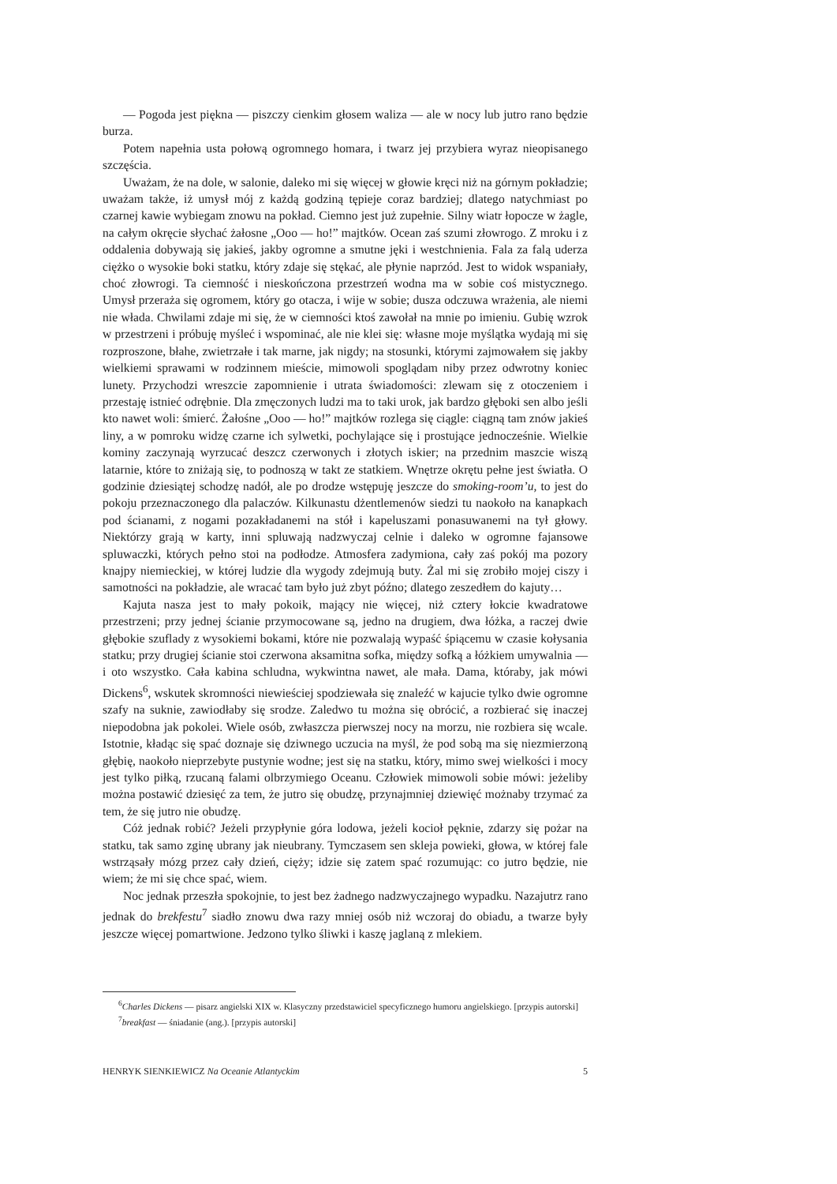— Pogoda jest piękna — piszczy cienkim głosem waliza — ale w nocy lub jutro rano będzie burza.
Potem napełnia usta połową ogromnego homara, i twarz jej przybiera wyraz nieopisanego szczęścia.
Uważam, że na dole, w salonie, daleko mi się więcej w głowie kręci niż na górnym pokładzie; uważam także, iż umysł mój z każdą godziną tępieje coraz bardziej; dlatego natychmiast po czarnej kawie wybiegam znowu na pokład. Ciemno jest już zupełnie. Silny wiatr łopocze w żagle, na całym okręcie słychać żałosne „Ooo — ho!” majtków. Ocean zaś szumi złowrogo. Z mroku i z oddalenia dobywają się jakieś, jakby ogromne a smutne jęki i westchnienia. Fala za falą uderza ciężko o wysokie boki statku, który zdaje się stękać, ale płynie naprzód. Jest to widok wspaniały, choć złowrogi. Ta ciemność i nieskończona przestrzeń wodna ma w sobie coś mistycznego. Umysł przeraża się ogromem, który go otacza, i wije w sobie; dusza odczuwa wrażenia, ale niemi nie włada. Chwilami zdaje mi się, że w ciemności ktoś zawołał na mnie po imieniu. Gubię wzrok w przestrzeni i próbuję myśleć i wspominać, ale nie klei się: własne moje myślątka wydają mi się rozproszone, błahe, zwietrzałe i tak marne, jak nigdy; na stosunki, którymi zajmowałem się jakby wielkiemi sprawami w rodzinnem mieście, mimowoli spoglądam niby przez odwrotny koniec lunety. Przychodzi wreszcie zapomnienie i utrata świadomości: zlewam się z otoczeniem i przestaję istnieć odrębnie. Dla zmęczonych ludzi ma to taki urok, jak bardzo głęboki sen albo jeśli kto nawet woli: śmierć. Żałośne „Ooo — ho!” majtków rozlega się ciągle: ciągną tam znów jakieś liny, a w pomroku widzę czarne ich sylwetki, pochylające się i prostujące jednocześnie. Wielkie kominy zaczynają wyrzucać deszcz czerwonych i złotych iskier; na przednim maszcie wiszą latarnie, które to zniżają się, to podnoszą w takt ze statkiem. Wnętrze okrętu pełne jest światła. O godzinie dziesiątej schodzę nadół, ale po drodze wstępuję jeszcze do smoking-room’u, to jest do pokoju przeznaczonego dla palaczów. Kilkunastu dżentlemenów siedzi tu naokoło na kanapkach pod ścianami, z nogami pozakładanemi na stół i kapeluszami ponasuwanemi na tył głowy. Niektórzy grają w karty, inni spluwają nadzwyczaj celnie i daleko w ogromne fajansowe spluwaczki, których pełno stoi na podłodze. Atmosfera zadymiona, cały zaś pokój ma pozory knajpy niemieckiej, w której ludzie dla wygody zdejmują buty. Żal mi się zrobiło mojej ciszy i samotności na pokładzie, ale wracać tam było już zbyt późno; dlatego zeszedłem do kajuty…
Kajuta nasza jest to mały pokoik, mający nie więcej, niż cztery łokcie kwadratowe przestrzeni; przy jednej ścianie przymocowane są, jedno na drugiem, dwa łóżka, a raczej dwie głębokie szuflady z wysokiemi bokami, które nie pozwalają wypaść śpiącemu w czasie kołysania statku; przy drugiej ścianie stoi czerwona aksamitna sofka, między sofką a łóżkiem umywalnia — i oto wszystko. Cała kabina schludna, wykwintna nawet, ale mała. Dama, któraby, jak mówi Dickens<sup>6</sup>, wskutek skromności niewieściej spodziewała się znaleźć w kajucie tylko dwie ogromne szafy na suknie, zawiodłaby się srodze. Zaledwo tu można się obrócić, a rozbierać się inaczej niepodobna jak pokolei. Wiele osób, zwłaszcza pierwszej nocy na morzu, nie rozbiera się wcale. Istotnie, kładąc się spać doznaje się dziwnego uczucia na myśl, że pod sobą ma się niezmierzoną głębię, naokoło nieprzebyte pustynie wodne; jest się na statku, który, mimo swej wielkości i mocy jest tylko piłką, rzucaną falami olbrzymiego Oceanu. Człowiek mimowoli sobie mówi: jeżeliby można postawić dziesięć za tem, że jutro się obudzę, przynajmniej dziewięć możnaby trzymać za tem, że się jutro nie obudzę.
Cóż jednak robić? Jeżeli przypłynie góra lodowa, jeżeli kocioł pęknie, zdarzy się pożar na statku, tak samo zginę ubrany jak nieubrany. Tymczasem sen skleja powieki, głowa, w której fale wstrząsały mózg przez cały dzień, cięży; idzie się zatem spać rozumując: co jutro będzie, nie wiem; że mi się chce spać, wiem.
Noc jednak przeszła spokojnie, to jest bez żadnego nadzwyczajnego wypadku. Nazajutrz rano jednak do brekfestu<sup>7</sup> siadło znowu dwa razy mniej osób niż wczoraj do obiadu, a twarze były jeszcze więcej pomartwione. Jedzono tylko śliwki i kaszę jaglaną z mlekiem.
<sup>6</sup> Charles Dickens — pisarz angielski XIX w. Klasyczny przedstawiciel specyficznego humoru angielskiego. [przypis autorski]
<sup>7</sup> breakfast — śniadanie (ang.). [przypis autorski]
HENRYK SIENKIEWICZ Na Oceanie Atlantyckim 5